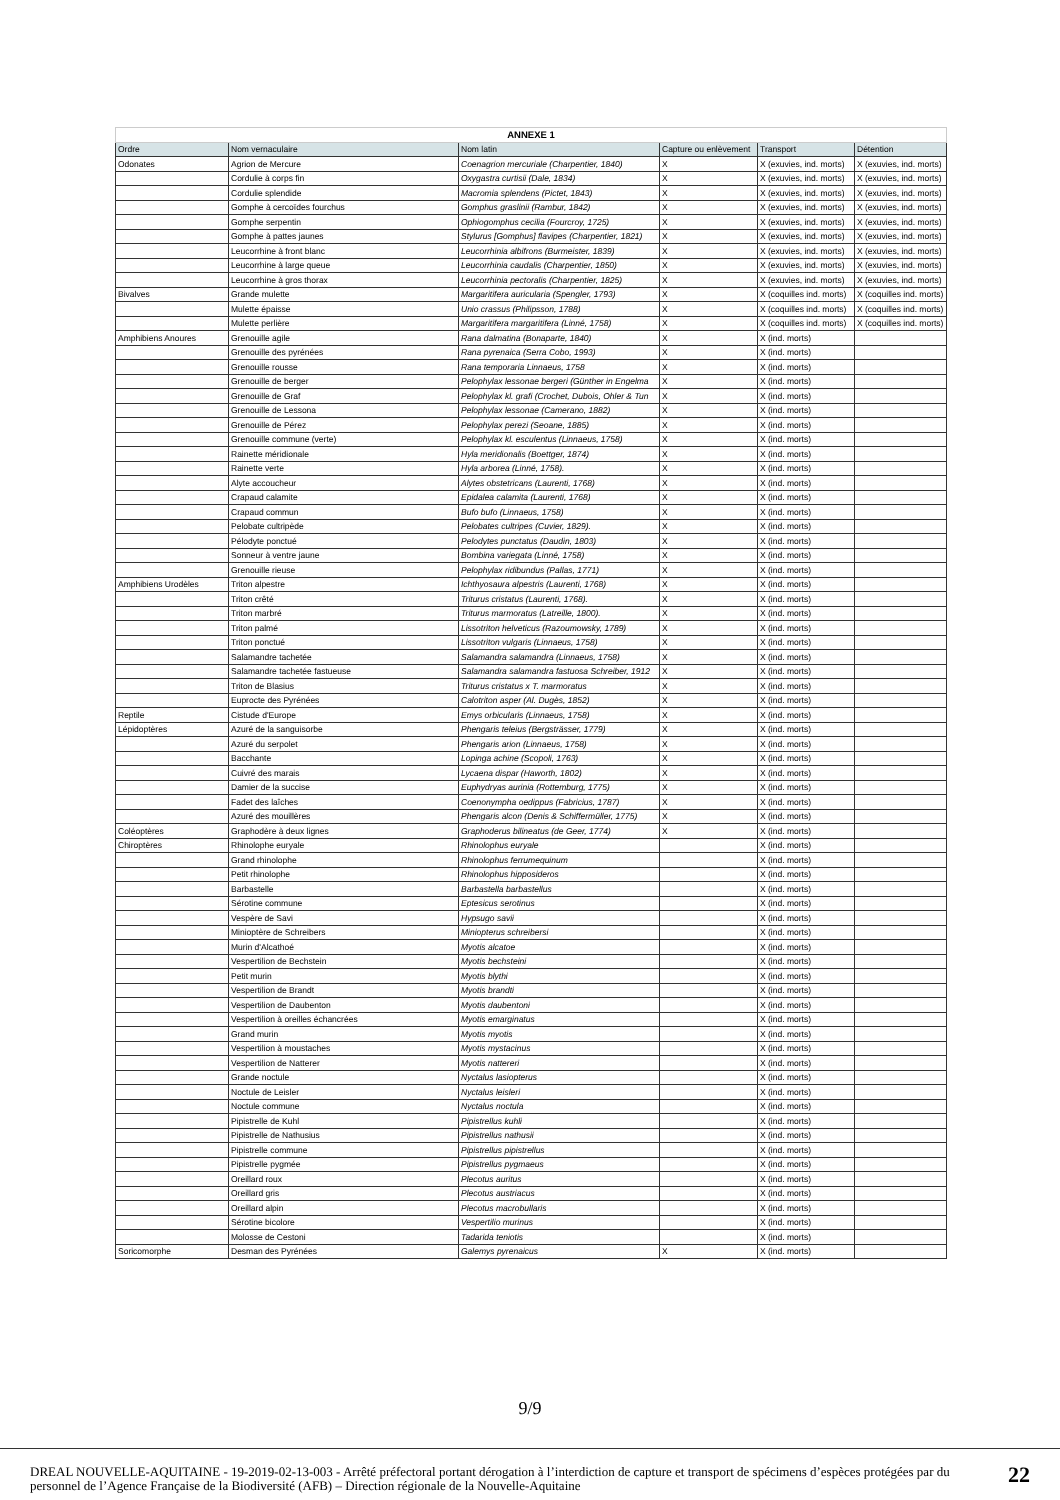| ANNEXE 1 | | | | | |
| --- | --- | --- | --- | --- | --- |
| Ordre | Nom vernaculaire | Nom latin | Capture ou enlèvement | Transport | Détention |
| Odonates | Agrion de Mercure | Coenagrion mercuriale (Charpentier, 1840) | X | X (exuvies, ind. morts) | X (exuvies, ind. morts) |
| | Cordulie à corps fin | Oxygastra curtisii (Dale, 1834) | X | X (exuvies, ind. morts) | X (exuvies, ind. morts) |
| | Cordulie splendide | Macromia splendens (Pictet, 1843) | X | X (exuvies, ind. morts) | X (exuvies, ind. morts) |
| | Gomphe à cercoïdes fourchus | Gomphus graslinii (Rambur, 1842) | X | X (exuvies, ind. morts) | X (exuvies, ind. morts) |
| | Gomphe serpentin | Ophiogomphus cecilia (Fourcroy, 1725) | X | X (exuvies, ind. morts) | X (exuvies, ind. morts) |
| | Gomphe à pattes jaunes | Stylurus [Gomphus] flavipes (Charpentier, 1821) | X | X (exuvies, ind. morts) | X (exuvies, ind. morts) |
| | Leucorrhine à front blanc | Leucorrhinia albifrons (Burmeister, 1839) | X | X (exuvies, ind. morts) | X (exuvies, ind. morts) |
| | Leucorrhine à large queue | Leucorrhinia caudalis (Charpentier, 1850) | X | X (exuvies, ind. morts) | X (exuvies, ind. morts) |
| | Leucorrhine à gros thorax | Leucorrhinia pectoralis (Charpentier, 1825) | X | X (exuvies, ind. morts) | X (exuvies, ind. morts) |
| Bivalves | Grande mulette | Margaritifera auricularia (Spengler, 1793) | X | X (coquilles ind. morts) | X (coquilles ind. morts) |
| | Mulette épaisse | Unio crassus (Philipsson, 1788) | X | X (coquilles ind. morts) | X (coquilles ind. morts) |
| | Mulette perlière | Margaritifera margaritifera (Linné, 1758) | X | X (coquilles ind. morts) | X (coquilles ind. morts) |
| Amphibiens Anoures | Grenouille agile | Rana dalmatina (Bonaparte, 1840) | X | X (ind. morts) | |
| | Grenouille des pyrénées | Rana pyrenaica (Serra Cobo, 1993) | X | X (ind. morts) | |
| | Grenouille rousse | Rana temporaria Linnaeus, 1758 | X | X (ind. morts) | |
| | Grenouille de berger | Pelophylax lessonae bergeri (Günther in Engelma | X | X (ind. morts) | |
| | Grenouille de Graf | Pelophylax kl. grafi (Crochet, Dubois, Ohler & Tun | X | X (ind. morts) | |
| | Grenouille de Lessona | Pelophylax lessonae (Camerano, 1882) | X | X (ind. morts) | |
| | Grenouille de Pérez | Pelophylax perezi (Seoane, 1885) | X | X (ind. morts) | |
| | Grenouille commune (verte) | Pelophylax kl. esculentus (Linnaeus, 1758) | X | X (ind. morts) | |
| | Rainette méridionale | Hyla meridionalis (Boettger, 1874) | X | X (ind. morts) | |
| | Rainette verte | Hyla arborea (Linné, 1758). | X | X (ind. morts) | |
| | Alyte accoucheur | Alytes obstetricans (Laurenti, 1768) | X | X (ind. morts) | |
| | Crapaud calamite | Epidalea calamita (Laurenti, 1768) | X | X (ind. morts) | |
| | Crapaud commun | Bufo bufo (Linnaeus, 1758) | X | X (ind. morts) | |
| | Pelobate cultripède | Pelobates cultripes (Cuvier, 1829). | X | X (ind. morts) | |
| | Pélodyte ponctué | Pelodytes punctatus (Daudin, 1803) | X | X (ind. morts) | |
| | Sonneur à ventre jaune | Bombina variegata (Linné, 1758) | X | X (ind. morts) | |
| | Grenouille rieuse | Pelophylax ridibundus (Pallas, 1771) | X | X (ind. morts) | |
| Amphibiens Urodèles | Triton alpestre | Ichthyosaura alpestris (Laurenti, 1768) | X | X (ind. morts) | |
| | Triton crêté | Triturus cristatus (Laurenti, 1768). | X | X (ind. morts) | |
| | Triton marbré | Triturus marmoratus (Latreille, 1800). | X | X (ind. morts) | |
| | Triton palmé | Lissotriton helveticus (Razoumowsky, 1789) | X | X (ind. morts) | |
| | Triton ponctué | Lissotriton vulgaris (Linnaeus, 1758) | X | X (ind. morts) | |
| | Salamandre tachetée | Salamandra salamandra (Linnaeus, 1758) | X | X (ind. morts) | |
| | Salamandre tachetée fastueuse | Salamandra salamandra fastuosa Schreiber, 1912 | X | X (ind. morts) | |
| | Triton de Blasius | Triturus cristatus x T. marmoratus | X | X (ind. morts) | |
| | Euprocte des Pyrénées | Calotriton asper (Al. Dugès, 1852) | X | X (ind. morts) | |
| Reptile | Cistude d'Europe | Emys orbicularis (Linnaeus, 1758) | X | X (ind. morts) | |
| Lépidoptères | Azuré de la sanguisorbe | Phengaris teleius (Bergsträsser, 1779) | X | X (ind. morts) | |
| | Azuré du serpolet | Phengaris arion (Linnaeus, 1758) | X | X (ind. morts) | |
| | Bacchante | Lopinga achine (Scopoli, 1763) | X | X (ind. morts) | |
| | Cuivré des marais | Lycaena dispar (Haworth, 1802) | X | X (ind. morts) | |
| | Damier de la succise | Euphydryas aurinia (Rottemburg, 1775) | X | X (ind. morts) | |
| | Fadet des laîches | Coenonympha oedippus (Fabricius, 1787) | X | X (ind. morts) | |
| | Azuré des mouillères | Phengaris alcon (Denis & Schiffermüller, 1775) | X | X (ind. morts) | |
| Coléoptères | Graphodère à deux lignes | Graphoderus bilineatus (de Geer, 1774) | X | X (ind. morts) | |
| Chiroptères | Rhinolophe euryale | Rhinolophus euryale | | X (ind. morts) | |
| | Grand rhinolophe | Rhinolophus ferrumequinum | | X (ind. morts) | |
| | Petit rhinolophe | Rhinolophus hipposideros | | X (ind. morts) | |
| | Barbastelle | Barbastella barbastellus | | X (ind. morts) | |
| | Sérotine commune | Eptesicus serotinus | | X (ind. morts) | |
| | Vespère de Savi | Hypsugo savii | | X (ind. morts) | |
| | Minioptère de Schreibers | Miniopterus schreibersi | | X (ind. morts) | |
| | Murin d'Alcathoé | Myotis alcatoe | | X (ind. morts) | |
| | Vespertilion de Bechstein | Myotis bechsteini | | X (ind. morts) | |
| | Petit murin | Myotis blythi | | X (ind. morts) | |
| | Vespertilion de Brandt | Myotis brandti | | X (ind. morts) | |
| | Vespertilion de Daubenton | Myotis daubentoni | | X (ind. morts) | |
| | Vespertilion à oreilles échancrées | Myotis emarginatus | | X (ind. morts) | |
| | Grand murin | Myotis myotis | | X (ind. morts) | |
| | Vespertilion à moustaches | Myotis mystacinus | | X (ind. morts) | |
| | Vespertilion de Natterer | Myotis nattereri | | X (ind. morts) | |
| | Grande noctule | Nyctalus lasiopterus | | X (ind. morts) | |
| | Noctule de Leisler | Nyctalus leisleri | | X (ind. morts) | |
| | Noctule commune | Nyctalus noctula | | X (ind. morts) | |
| | Pipistrelle de Kuhl | Pipistrellus kuhli | | X (ind. morts) | |
| | Pipistrelle de Nathusius | Pipistrellus nathusii | | X (ind. morts) | |
| | Pipistrelle commune | Pipistrellus pipistrellus | | X (ind. morts) | |
| | Pipistrelle pygmée | Pipistrellus pygmaeus | | X (ind. morts) | |
| | Oreillard roux | Plecotus auritus | | X (ind. morts) | |
| | Oreillard gris | Plecotus austriacus | | X (ind. morts) | |
| | Oreillard alpin | Plecotus macrobullaris | | X (ind. morts) | |
| | Sérotine bicolore | Vespertilio murinus | | X (ind. morts) | |
| | Molosse de Cestoni | Tadarida teniotis | | X (ind. morts) | |
| Soricomorphe | Desman des Pyrénées | Galemys pyrenaicus | X | X (ind. morts) | |
9/9
DREAL NOUVELLE-AQUITAINE - 19-2019-02-13-003 - Arrêté préfectoral portant dérogation à l’interdiction de capture et transport de spécimens d’espèces protégées par du personnel de l’Agence Française de la Biodiversité (AFB) – Direction régionale de la Nouvelle-Aquitaine
22